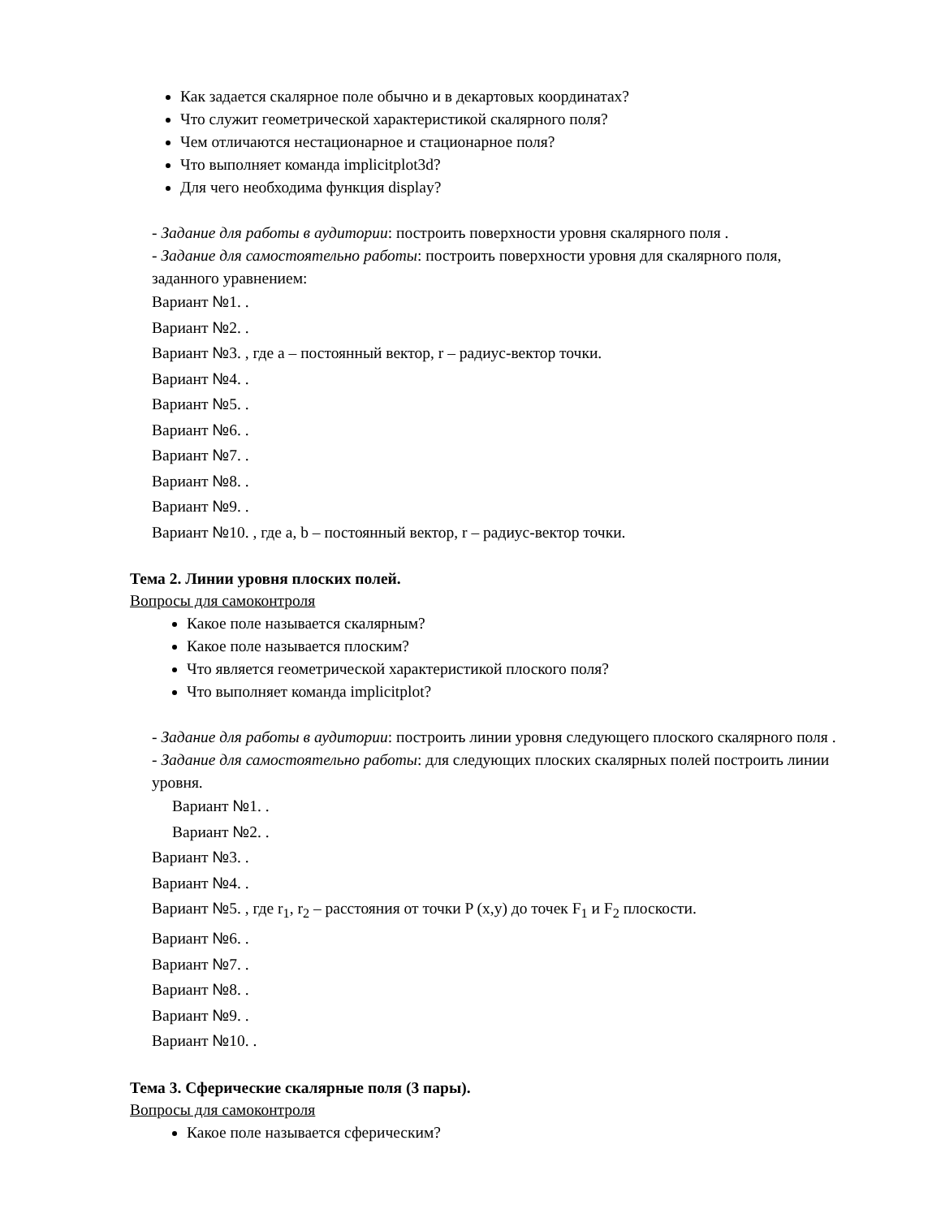Как задается скалярное поле обычно и в декартовых координатах?
Что служит геометрической характеристикой скалярного поля?
Чем отличаются нестационарное и стационарное поля?
Что выполняет команда implicitplot3d?
Для чего необходима функция display?
- Задание для работы в аудитории: построить поверхности уровня скалярного поля .
- Задание для самостоятельно работы: построить поверхности уровня для скалярного поля, заданного уравнением:
Вариант №1. .
Вариант №2. .
Вариант №3. , где a – постоянный вектор, r – радиус-вектор точки.
Вариант №4. .
Вариант №5. .
Вариант №6. .
Вариант №7. .
Вариант №8. .
Вариант №9. .
Вариант №10. , где a, b – постоянный вектор, r – радиус-вектор точки.
Тема 2. Линии уровня плоских полей.
Вопросы для самоконтроля
Какое поле называется скалярным?
Какое поле называется плоским?
Что является геометрической характеристикой плоского поля?
Что выполняет команда implicitplot?
- Задание для работы в аудитории: построить линии уровня следующего плоского скалярного поля .
- Задание для самостоятельно работы: для следующих плоских скалярных полей построить линии уровня.
Вариант №1. .
Вариант №2. .
Вариант №3. .
Вариант №4. .
Вариант №5. , где r<sub>1</sub>, r<sub>2</sub> – расстояния от точки P (x,y) до точек F<sub>1</sub> и F<sub>2</sub> плоскости.
Вариант №6. .
Вариант №7. .
Вариант №8. .
Вариант №9. .
Вариант №10. .
Тема 3. Сферические скалярные поля (3 пары).
Вопросы для самоконтроля
Какое поле называется сферическим?